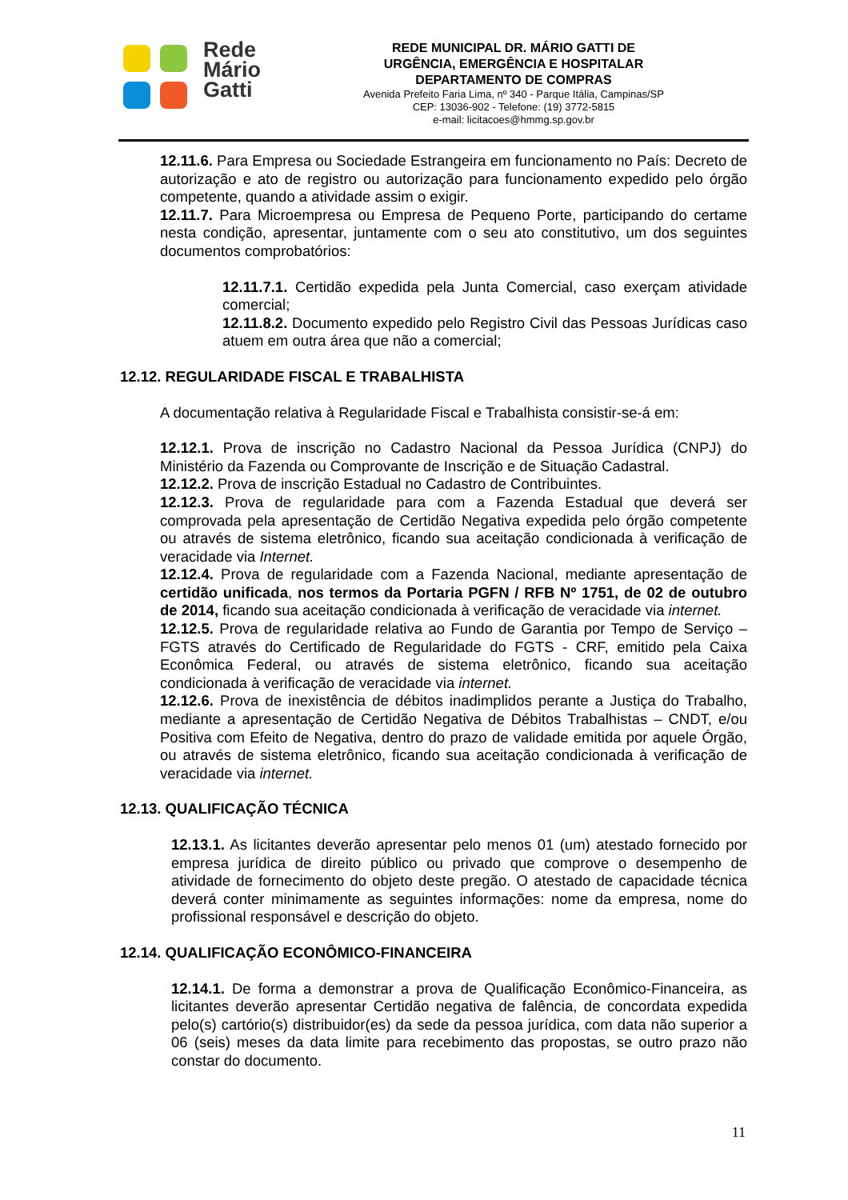Rede
Mário
Gatti
REDE MUNICIPAL DR. MÁRIO GATTI DE
URGÊNCIA, EMERGÊNCIA E HOSPITALAR
DEPARTAMENTO DE COMPRAS
Avenida Prefeito Faria Lima, nº 340 - Parque Itália, Campinas/SP
CEP: 13036-902 - Telefone: (19) 3772-5815
e-mail: licitacoes@hmmg.sp.gov.br
12.11.6. Para Empresa ou Sociedade Estrangeira em funcionamento no País: Decreto de autorização e ato de registro ou autorização para funcionamento expedido pelo órgão competente, quando a atividade assim o exigir.
12.11.7. Para Microempresa ou Empresa de Pequeno Porte, participando do certame nesta condição, apresentar, juntamente com o seu ato constitutivo, um dos seguintes documentos comprobatórios:
12.11.7.1. Certidão expedida pela Junta Comercial, caso exerçam atividade comercial;
12.11.8.2. Documento expedido pelo Registro Civil das Pessoas Jurídicas caso atuem em outra área que não a comercial;
12.12. REGULARIDADE FISCAL E TRABALHISTA
A documentação relativa à Regularidade Fiscal e Trabalhista consistir-se-á em:
12.12.1. Prova de inscrição no Cadastro Nacional da Pessoa Jurídica (CNPJ) do Ministério da Fazenda ou Comprovante de Inscrição e de Situação Cadastral.
12.12.2. Prova de inscrição Estadual no Cadastro de Contribuintes.
12.12.3. Prova de regularidade para com a Fazenda Estadual que deverá ser comprovada pela apresentação de Certidão Negativa expedida pelo órgão competente ou através de sistema eletrônico, ficando sua aceitação condicionada à verificação de veracidade via Internet.
12.12.4. Prova de regularidade com a Fazenda Nacional, mediante apresentação de certidão unificada, nos termos da Portaria PGFN / RFB Nº 1751, de 02 de outubro de 2014, ficando sua aceitação condicionada à verificação de veracidade via internet.
12.12.5. Prova de regularidade relativa ao Fundo de Garantia por Tempo de Serviço – FGTS através do Certificado de Regularidade do FGTS - CRF, emitido pela Caixa Econômica Federal, ou através de sistema eletrônico, ficando sua aceitação condicionada à verificação de veracidade via internet.
12.12.6. Prova de inexistência de débitos inadimplidos perante a Justiça do Trabalho, mediante a apresentação de Certidão Negativa de Débitos Trabalhistas – CNDT, e/ou Positiva com Efeito de Negativa, dentro do prazo de validade emitida por aquele Órgão, ou através de sistema eletrônico, ficando sua aceitação condicionada à verificação de veracidade via internet.
12.13. QUALIFICAÇÃO TÉCNICA
12.13.1. As licitantes deverão apresentar pelo menos 01 (um) atestado fornecido por empresa jurídica de direito público ou privado que comprove o desempenho de atividade de fornecimento do objeto deste pregão. O atestado de capacidade técnica deverá conter minimamente as seguintes informações: nome da empresa, nome do profissional responsável e descrição do objeto.
12.14. QUALIFICAÇÃO ECONÔMICO-FINANCEIRA
12.14.1. De forma a demonstrar a prova de Qualificação Econômico-Financeira, as licitantes deverão apresentar Certidão negativa de falência, de concordata expedida pelo(s) cartório(s) distribuidor(es) da sede da pessoa jurídica, com data não superior a 06 (seis) meses da data limite para recebimento das propostas, se outro prazo não constar do documento.
11